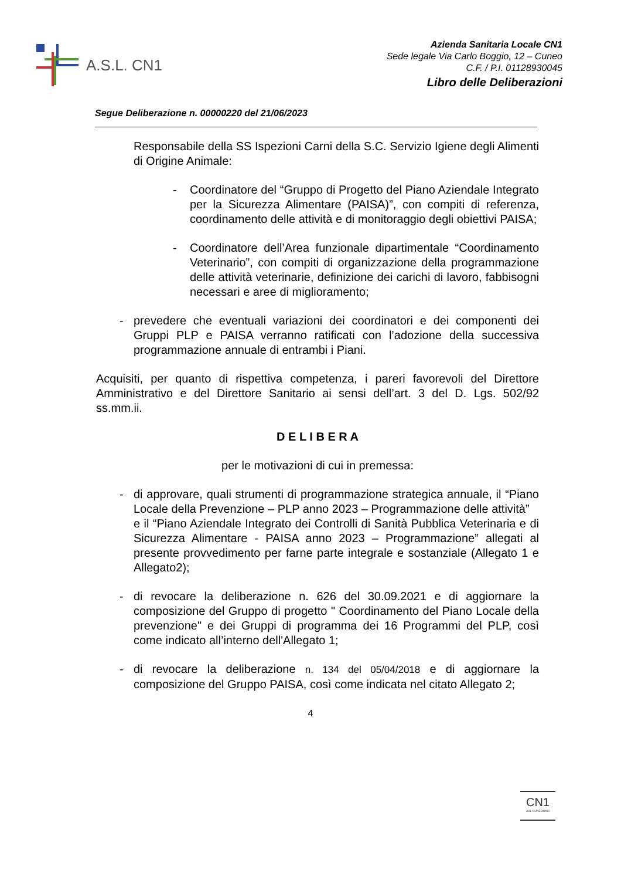A.S.L. CN1
Azienda Sanitaria Locale CN1
Sede legale Via Carlo Boggio, 12 – Cuneo
C.F. / P.I. 01128930045
Libro delle Deliberazioni
Segue Deliberazione n. 00000220 del 21/06/2023
Responsabile della SS Ispezioni Carni della S.C. Servizio Igiene degli Alimenti di Origine Animale:
- Coordinatore del “Gruppo di Progetto del Piano Aziendale Integrato per la Sicurezza Alimentare (PAISA)”, con compiti di referenza, coordinamento delle attività e di monitoraggio degli obiettivi PAISA;
- Coordinatore dell’Area funzionale dipartimentale “Coordinamento Veterinario”, con compiti di organizzazione della programmazione delle attività veterinarie, definizione dei carichi di lavoro, fabbisogni necessari e aree di miglioramento;
- prevedere che eventuali variazioni dei coordinatori e dei componenti dei Gruppi PLP e PAISA verranno ratificati con l’adozione della successiva programmazione annuale di entrambi i Piani.
Acquisiti, per quanto di rispettiva competenza, i pareri favorevoli del Direttore Amministrativo e del Direttore Sanitario ai sensi dell’art. 3 del D. Lgs. 502/92 ss.mm.ii.
D E L I B E R A
per le motivazioni di cui in premessa:
- di approvare, quali strumenti di programmazione strategica annuale, il “Piano Locale della Prevenzione – PLP anno 2023 – Programmazione delle attività”
e il “Piano Aziendale Integrato dei Controlli di Sanità Pubblica Veterinaria e di Sicurezza Alimentare - PAISA anno 2023 – Programmazione” allegati al presente provvedimento per farne parte integrale e sostanziale (Allegato 1 e Allegato2);
- di revocare la deliberazione n. 626 del 30.09.2021 e di aggiornare la composizione del Gruppo di progetto " Coordinamento del Piano Locale della prevenzione" e dei Gruppi di programma dei 16 Programmi del PLP, così come indicato all’interno dell'Allegato 1;
- di revocare la deliberazione n. 134 del 05/04/2018 e di aggiornare la composizione del Gruppo PAISA, così come indicata nel citato Allegato 2;
4
CN1
ASL CUNEOUNO